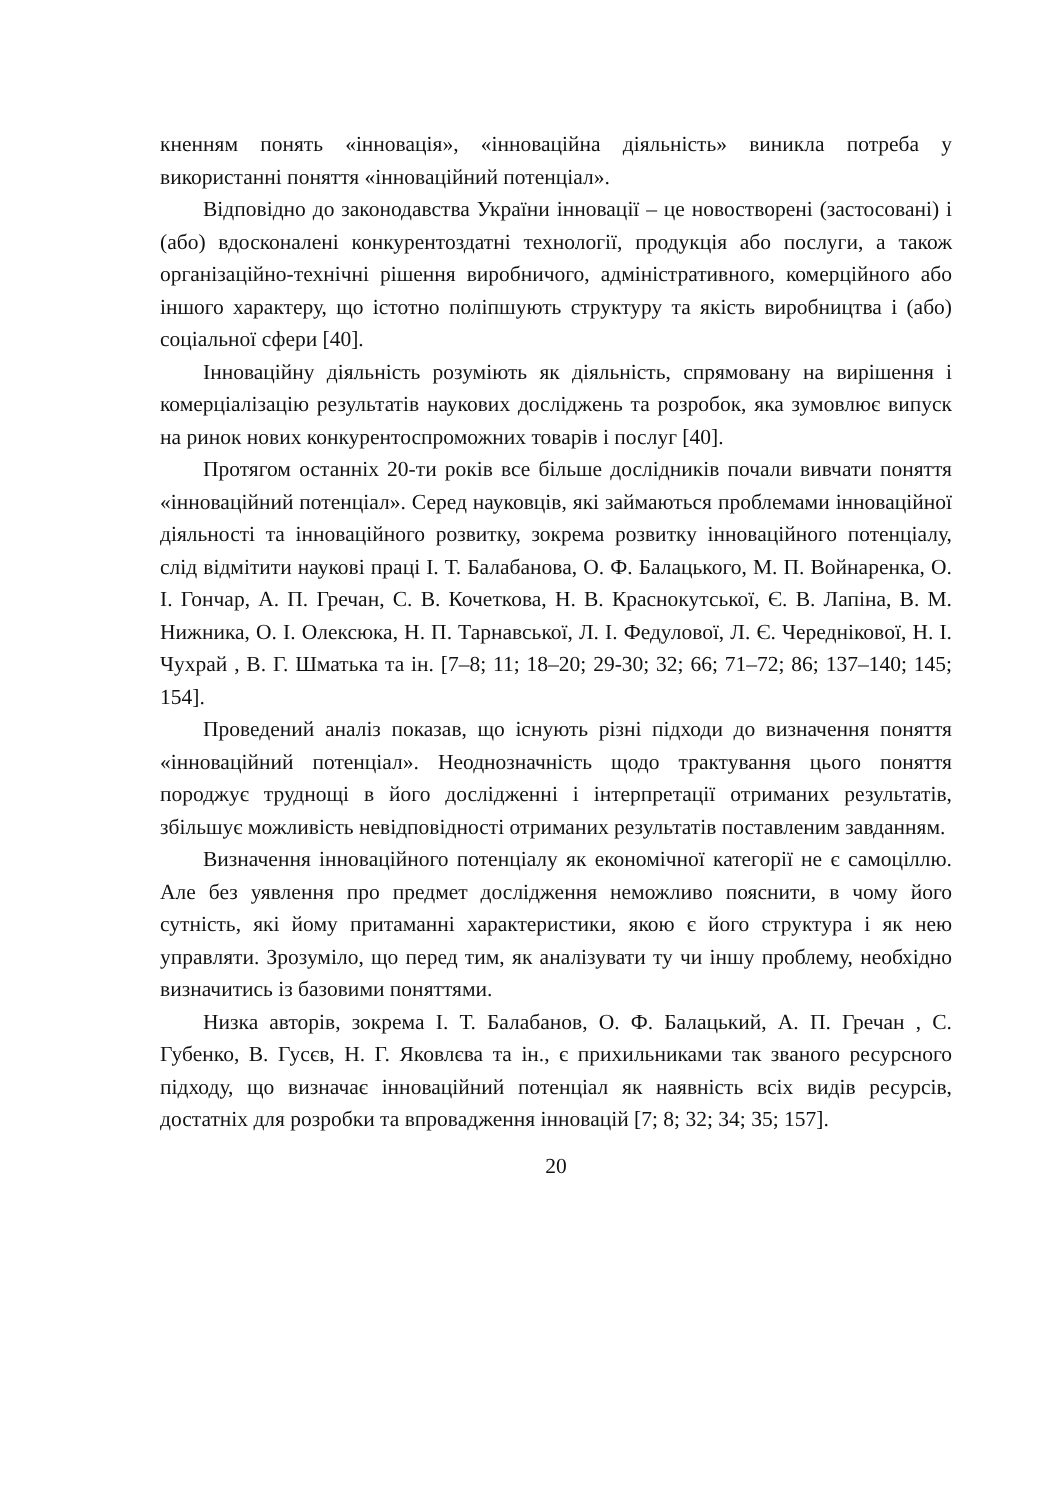кненням понять «інновація», «інноваційна діяльність» виникла потреба у використанні поняття «інноваційний потенціал».
Відповідно до законодавства України інновації – це новостворені (застосовані) і (або) вдосконалені конкурентоздатні технології, продукція або послуги, а також організаційно-технічні рішення виробничого, адміністративного, комерційного або іншого характеру, що істотно поліпшують структуру та якість виробництва і (або) соціальної сфери [40].
Інноваційну діяльність розуміють як діяльність, спрямовану на вирішення і комерціалізацію результатів наукових досліджень та розробок, яка зумовлює випуск на ринок нових конкурентоспроможних товарів і послуг [40].
Протягом останніх 20-ти років все більше дослідників почали вивчати поняття «інноваційний потенціал». Серед науковців, які займаються проблемами інноваційної діяльності та інноваційного розвитку, зокрема розвитку інноваційного потенціалу, слід відмітити наукові праці І. Т. Балабанова, О. Ф. Балацького, М. П. Войнаренка, О. І. Гончар, А. П. Гречан, С. В. Кочеткова, Н. В. Краснокутської, Є. В. Лапіна, В. М. Нижника, О. І. Олексюка, Н. П. Тарнавської, Л. І. Федулової, Л. Є. Чередніковοї, Н. І. Чухрай , В. Г. Шматька та ін. [7–8; 11; 18–20; 29-30; 32; 66; 71–72; 86; 137–140; 145; 154].
Проведений аналіз показав, що існують різні підходи до визначення поняття «інноваційний потенціал». Неоднозначність щодо трактування цього поняття породжує труднощі в його дослідженні і інтерпретації отриманих результатів, збільшує можливість невідповідності отриманих результатів поставленим завданням.
Визначення інноваційного потенціалу як економічної категорії не є самоціллю. Але без уявлення про предмет дослідження неможливо пояснити, в чому його сутність, які йому притаманні характеристики, якою є його структура і як нею управляти. Зрозуміло, що перед тим, як аналізувати ту чи іншу проблему, необхідно визначитись із базовими поняттями.
Низка авторів, зокрема І. Т. Балабанов, О. Ф. Балацький, А. П. Гречан , С. Губенко, В. Гусєв, Н. Г. Яковлєва та ін., є прихильниками так званого ресурсного підходу, що визначає інноваційний потенціал як наявність всіх видів ресурсів, достатніх для розробки та впровадження інновацій [7; 8; 32; 34; 35; 157].
20